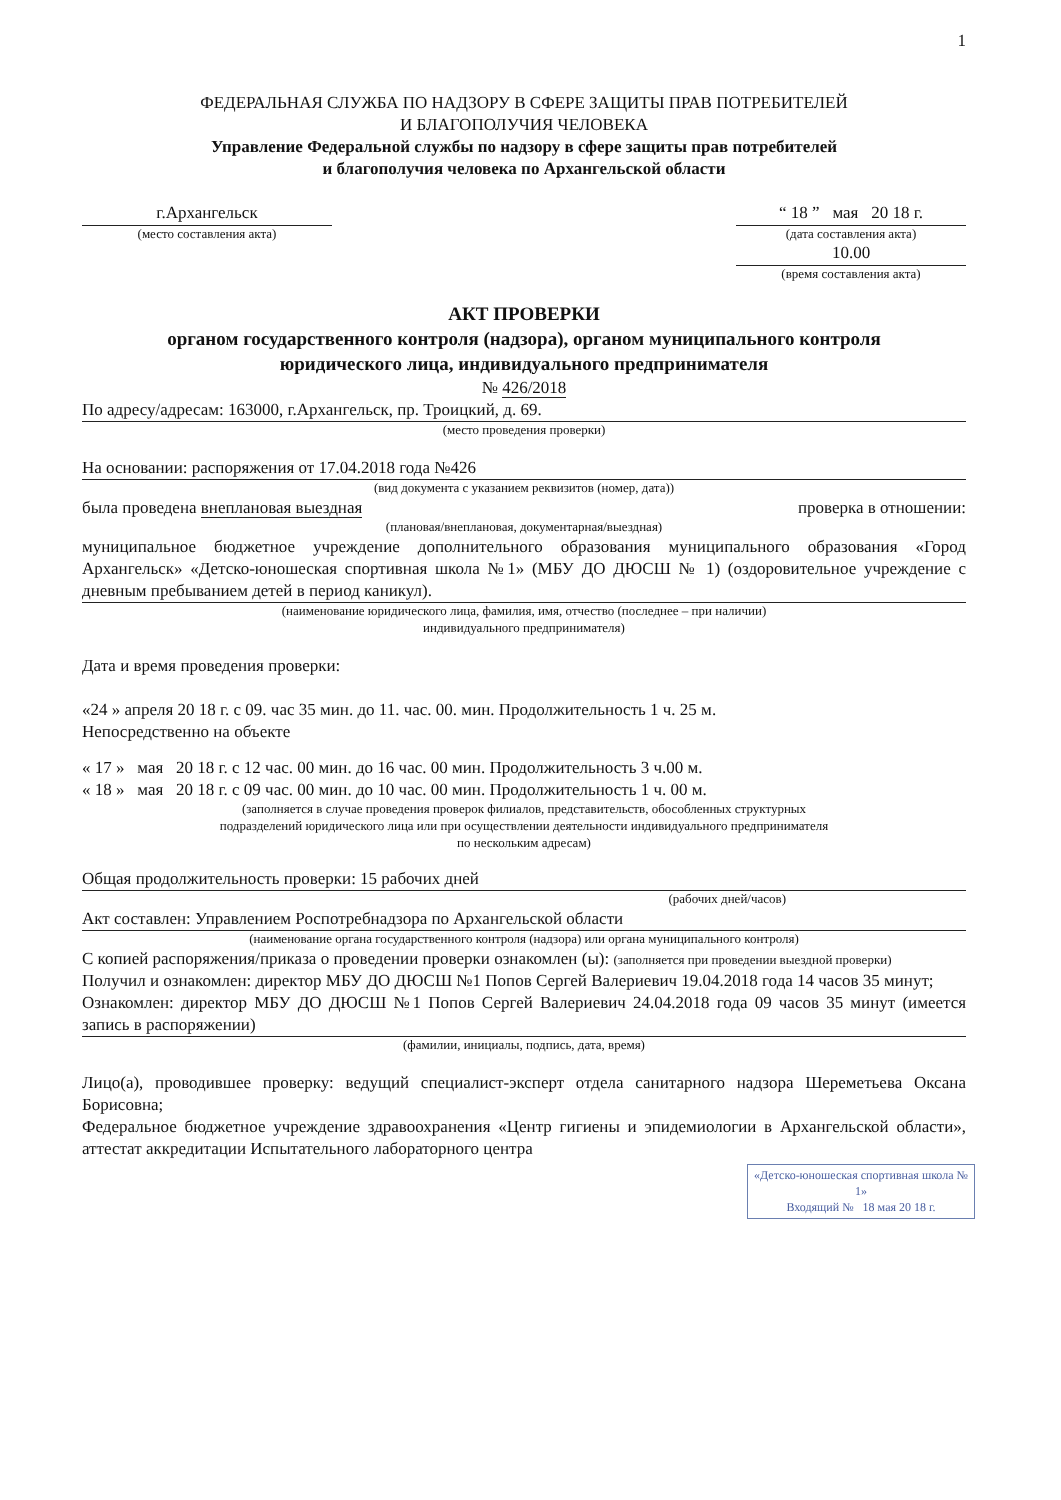1
ФЕДЕРАЛЬНАЯ СЛУЖБА ПО НАДЗОРУ В СФЕРЕ ЗАЩИТЫ ПРАВ ПОТРЕБИТЕЛЕЙ
И БЛАГОПОЛУЧИЯ ЧЕЛОВЕКА
Управление Федеральной службы по надзору в сфере защиты прав потребителей
и благополучия человека по Архангельской области
г.Архангельск
(место составления акта)
“ 18 ” мая 20 18 г.
(дата составления акта)
10.00
(время составления акта)
АКТ ПРОВЕРКИ
органом государственного контроля (надзора), органом муниципального контроля
юридического лица, индивидуального предпринимателя
№ 426/2018
По адресу/адресам: 163000, г.Архангельск, пр. Троицкий, д. 69.
(место проведения проверки)
На основании: распоряжения от 17.04.2018 года №426
(вид документа с указанием реквизитов (номер, дата))
была проведена внеплановая выездная проверка в отношении:
(плановая/внеплановая, документарная/выездная)
муниципальное бюджетное учреждение дополнительного образования муниципального образования «Город Архангельск» «Детско-юношеская спортивная школа №1» (МБУ ДО ДЮСШ № 1) (оздоровительное учреждение с дневным пребыванием детей в период каникул).
(наименование юридического лица, фамилия, имя, отчество (последнее – при наличии)
индивидуального предпринимателя)
Дата и время проведения проверки:
«24 » апреля 20 18 г. с 09. час 35 мин. до 11. час. 00. мин. Продолжительность 1 ч. 25 м.
Непосредственно на объекте
« 17 » мая 20 18 г. с 12 час. 00 мин. до 16 час. 00 мин. Продолжительность 3 ч.00 м.
« 18 » мая 20 18 г. с 09 час. 00 мин. до 10 час. 00 мин. Продолжительность 1 ч. 00 м.
(заполняется в случае проведения проверок филиалов, представительств, обособленных структурных
подразделений юридического лица или при осуществлении деятельности индивидуального предпринимателя
по нескольким адресам)
Общая продолжительность проверки: 15 рабочих дней
(рабочих дней/часов)
Акт составлен: Управлением Роспотребнадзора по Архангельской области
(наименование органа государственного контроля (надзора) или органа муниципального контроля)
С копией распоряжения/приказа о проведении проверки ознакомлен (ы): (заполняется при проведении выездной проверки)
Получил и ознакомлен: директор МБУ ДО ДЮСШ №1 Попов Сергей Валериевич 19.04.2018 года 14 часов 35 минут;
Ознакомлен: директор МБУ ДО ДЮСШ №1 Попов Сергей Валериевич 24.04.2018 года 09 часов 35 минут (имеется запись в распоряжении)
(фамилии, инициалы, подпись, дата, время)
Лицо(а), проводившее проверку: ведущий специалист-эксперт отдела санитарного надзора Шереметьева Оксана Борисовна;
Федеральное бюджетное учреждение здравоохранения «Центр гигиены и эпидемиологии в Архангельской области», аттестат аккредитации Испытательного лабораторного центра
«Детско-юношеская спортивная школа № 1»
Входящий № 18 мая 20 18 г.